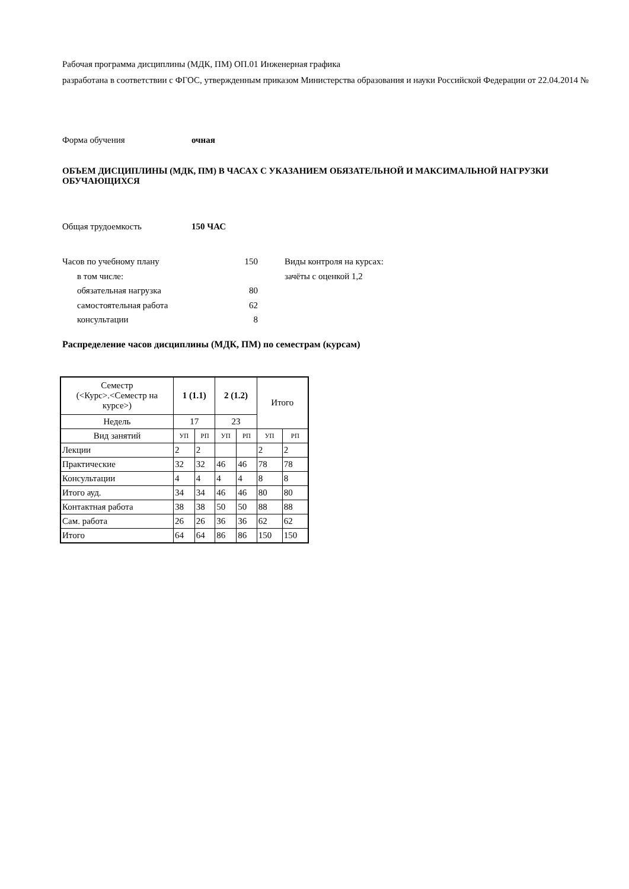Рабочая программа дисциплины (МДК, ПМ) ОП.01 Инженерная графика
разработана в соответствии с ФГОС, утвержденным приказом Министерства образования и науки Российской Федерации от 22.04.2014 №
Форма обучения очная
ОБЪЕМ ДИСЦИПЛИНЫ (МДК, ПМ) В ЧАСАХ С УКАЗАНИЕМ ОБЯЗАТЕЛЬНОЙ И МАКСИМАЛЬНОЙ НАГРУЗКИ ОБУЧАЮЩИХСЯ
Общая трудоемкость 150 ЧАС
Часов по учебному плану 150
в том числе:
обязательная нагрузка 80
самостоятельная работа 62
консультации 8
Виды контроля на курсах:
зачёты с оценкой 1,2
Распределение часов дисциплины (МДК, ПМ) по семестрам (курсам)
| Семестр (<Курс>.<Семестр на курсе>) | 1 (1.1) | | 2 (1.2) | | Итого | |
| Недель | 17 | | 23 | | | |
| Вид занятий | УП | РП | УП | РП | УП | РП |
| Лекции | 2 | 2 | | | 2 | 2 |
| Практические | 32 | 32 | 46 | 46 | 78 | 78 |
| Консультации | 4 | 4 | 4 | 4 | 8 | 8 |
| Итого ауд. | 34 | 34 | 46 | 46 | 80 | 80 |
| Контактная работа | 38 | 38 | 50 | 50 | 88 | 88 |
| Сам. работа | 26 | 26 | 36 | 36 | 62 | 62 |
| Итого | 64 | 64 | 86 | 86 | 150 | 150 |